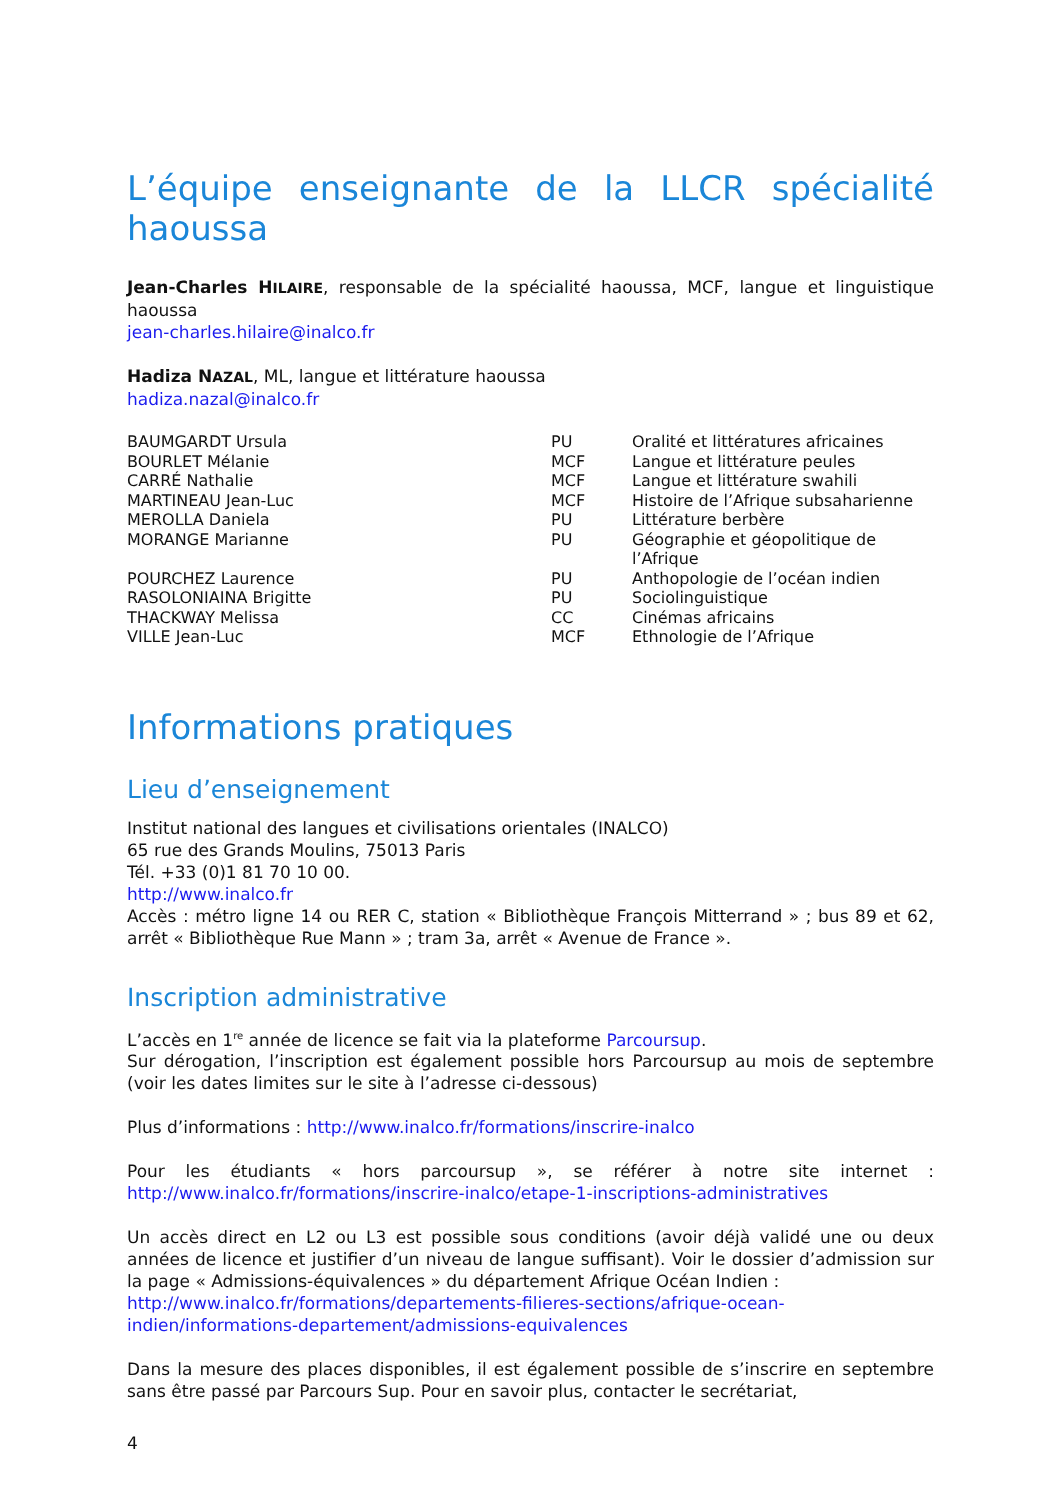L’équipe enseignante de la LLCR spécialité haoussa
Jean-Charles HILAIRE, responsable de la spécialité haoussa, MCF, langue et linguistique haoussa
jean-charles.hilaire@inalco.fr
Hadiza NAZAL, ML, langue et littérature haoussa
hadiza.nazal@inalco.fr
| BAUMGARDT Ursula | PU | Oralité et littératures africaines |
| BOURLET Mélanie | MCF | Langue et littérature peules |
| CARRÉ Nathalie | MCF | Langue et littérature swahili |
| MARTINEAU Jean-Luc | MCF | Histoire de l’Afrique subsaharienne |
| MEROLLA Daniela | PU | Littérature berbère |
| MORANGE Marianne | PU | Géographie et géopolitique de l’Afrique |
| POURCHEZ Laurence | PU | Anthopologie de l’océan indien |
| RASOLONIAINA Brigitte | PU | Sociolinguistique |
| THACKWAY Melissa | CC | Cinémas africains |
| VILLE Jean-Luc | MCF | Ethnologie de l’Afrique |
Informations pratiques
Lieu d’enseignement
Institut national des langues et civilisations orientales (INALCO)
65 rue des Grands Moulins, 75013 Paris
Tél. +33 (0)1 81 70 10 00.
http://www.inalco.fr
Accès : métro ligne 14 ou RER C, station « Bibliothèque François Mitterrand » ; bus 89 et 62, arrêt « Bibliothèque Rue Mann » ; tram 3a, arrêt « Avenue de France ».
Inscription administrative
L’accès en 1<sup>re</sup> année de licence se fait via la plateforme Parcoursup.
Sur dérogation, l’inscription est également possible hors Parcoursup au mois de septembre (voir les dates limites sur le site à l’adresse ci-dessous)
Plus d’informations : http://www.inalco.fr/formations/inscrire-inalco
Pour les étudiants « hors parcoursup », se référer à notre site internet : http://www.inalco.fr/formations/inscrire-inalco/etape-1-inscriptions-administratives
Un accès direct en L2 ou L3 est possible sous conditions (avoir déjà validé une ou deux années de licence et justifier d’un niveau de langue suffisant). Voir le dossier d’admission sur la page « Admissions-équivalences » du département Afrique Océan Indien :
http://www.inalco.fr/formations/departements-filieres-sections/afrique-ocean-indien/informations-departement/admissions-equivalences
Dans la mesure des places disponibles, il est également possible de s’inscrire en septembre sans être passé par Parcours Sup. Pour en savoir plus, contacter le secrétariat,
4